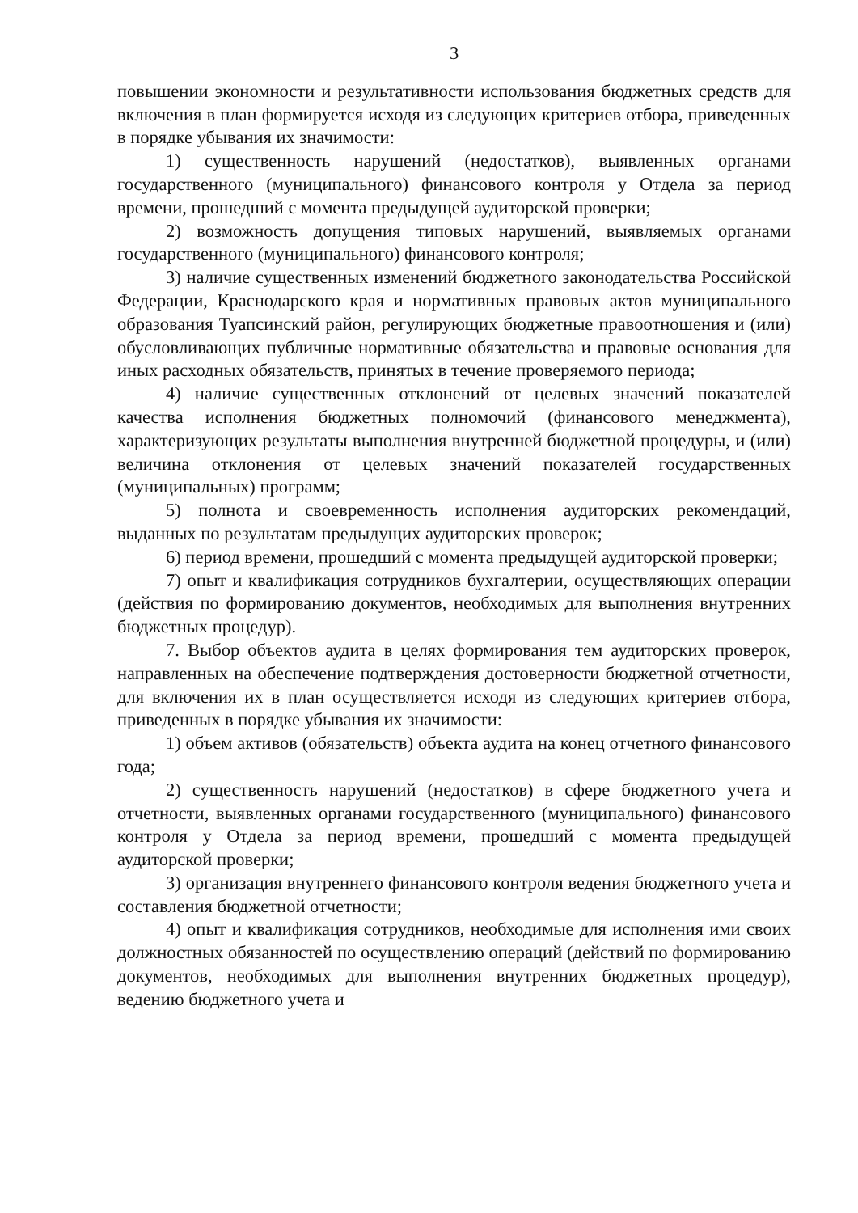3
повышении экономности и результативности использования бюджетных средств для включения в план формируется исходя из следующих критериев отбора, приведенных в порядке убывания их значимости:
1) существенность нарушений (недостатков), выявленных органами государственного (муниципального) финансового контроля у Отдела за период времени, прошедший с момента предыдущей аудиторской проверки;
2) возможность допущения типовых нарушений, выявляемых органами государственного (муниципального) финансового контроля;
3) наличие существенных изменений бюджетного законодательства Российской Федерации, Краснодарского края и нормативных правовых актов муниципального образования Туапсинский район, регулирующих бюджетные правоотношения и (или) обусловливающих публичные нормативные обязательства и правовые основания для иных расходных обязательств, принятых в течение проверяемого периода;
4) наличие существенных отклонений от целевых значений показателей качества исполнения бюджетных полномочий (финансового менеджмента), характеризующих результаты выполнения внутренней бюджетной процедуры, и (или) величина отклонения от целевых значений показателей государственных (муниципальных) программ;
5) полнота и своевременность исполнения аудиторских рекомендаций, выданных по результатам предыдущих аудиторских проверок;
6) период времени, прошедший с момента предыдущей аудиторской проверки;
7) опыт и квалификация сотрудников бухгалтерии, осуществляющих операции (действия по формированию документов, необходимых для выполнения внутренних бюджетных процедур).
7. Выбор объектов аудита в целях формирования тем аудиторских проверок, направленных на обеспечение подтверждения достоверности бюджетной отчетности, для включения их в план осуществляется исходя из следующих критериев отбора, приведенных в порядке убывания их значимости:
1) объем активов (обязательств) объекта аудита на конец отчетного финансового года;
2) существенность нарушений (недостатков) в сфере бюджетного учета и отчетности, выявленных органами государственного (муниципального) финансового контроля у Отдела за период времени, прошедший с момента предыдущей аудиторской проверки;
3) организация внутреннего финансового контроля ведения бюджетного учета и составления бюджетной отчетности;
4) опыт и квалификация сотрудников, необходимые для исполнения ими своих должностных обязанностей по осуществлению операций (действий по формированию документов, необходимых для выполнения внутренних бюджетных процедур), ведению бюджетного учета и